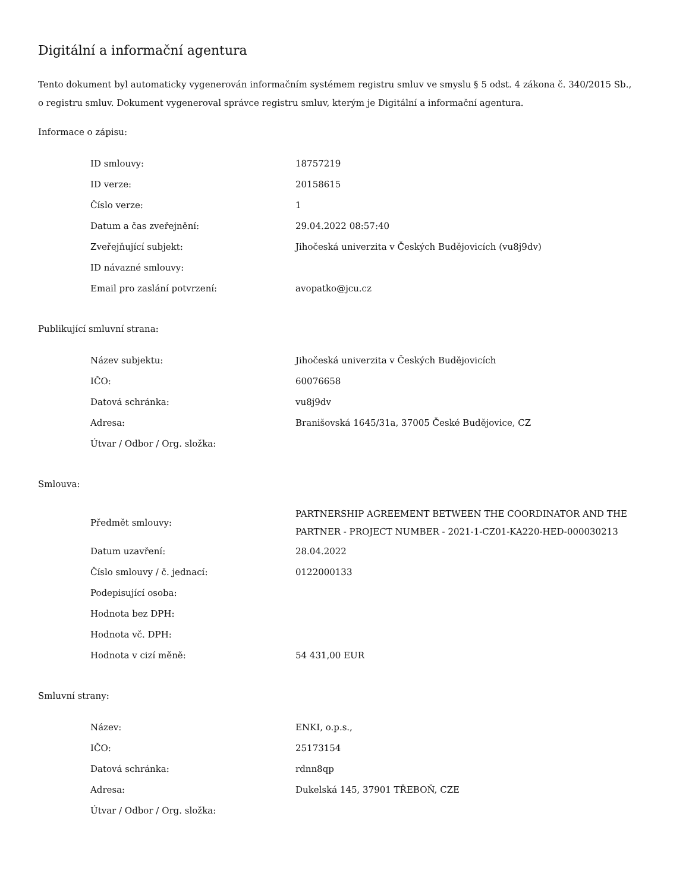Digitální a informační agentura
Tento dokument byl automaticky vygenerován informačním systémem registru smluv ve smyslu § 5 odst. 4 zákona č. 340/2015 Sb., o registru smluv. Dokument vygeneroval správce registru smluv, kterým je Digitální a informační agentura.
Informace o zápisu:
| ID smlouvy: | 18757219 |
| ID verze: | 20158615 |
| Číslo verze: | 1 |
| Datum a čas zveřejnění: | 29.04.2022 08:57:40 |
| Zveřejňující subjekt: | Jihočeská univerzita v Českých Budějovicích (vu8j9dv) |
| ID návazné smlouvy: | |
| Email pro zaslání potvrzení: | avopatko@jcu.cz |
Publikující smluvní strana:
| Název subjektu: | Jihočeská univerzita v Českých Budějovicích |
| IČO: | 60076658 |
| Datová schránka: | vu8j9dv |
| Adresa: | Branišovská 1645/31a, 37005 České Budějovice, CZ |
| Útvar / Odbor / Org. složka: | |
Smlouva:
| Předmět smlouvy: | PARTNERSHIP AGREEMENT BETWEEN THE COORDINATOR AND THE PARTNER - PROJECT NUMBER - 2021-1-CZ01-KA220-HED-000030213 |
| Datum uzavření: | 28.04.2022 |
| Číslo smlouvy / č. jednací: | 0122000133 |
| Podepisující osoba: | |
| Hodnota bez DPH: | |
| Hodnota vč. DPH: | |
| Hodnota v cizí měně: | 54 431,00 EUR |
Smluvní strany:
| Název: | ENKI, o.p.s., |
| IČO: | 25173154 |
| Datová schránka: | rdnn8qp |
| Adresa: | Dukelská 145, 37901 TŘEBOŇ, CZE |
| Útvar / Odbor / Org. složka: | |